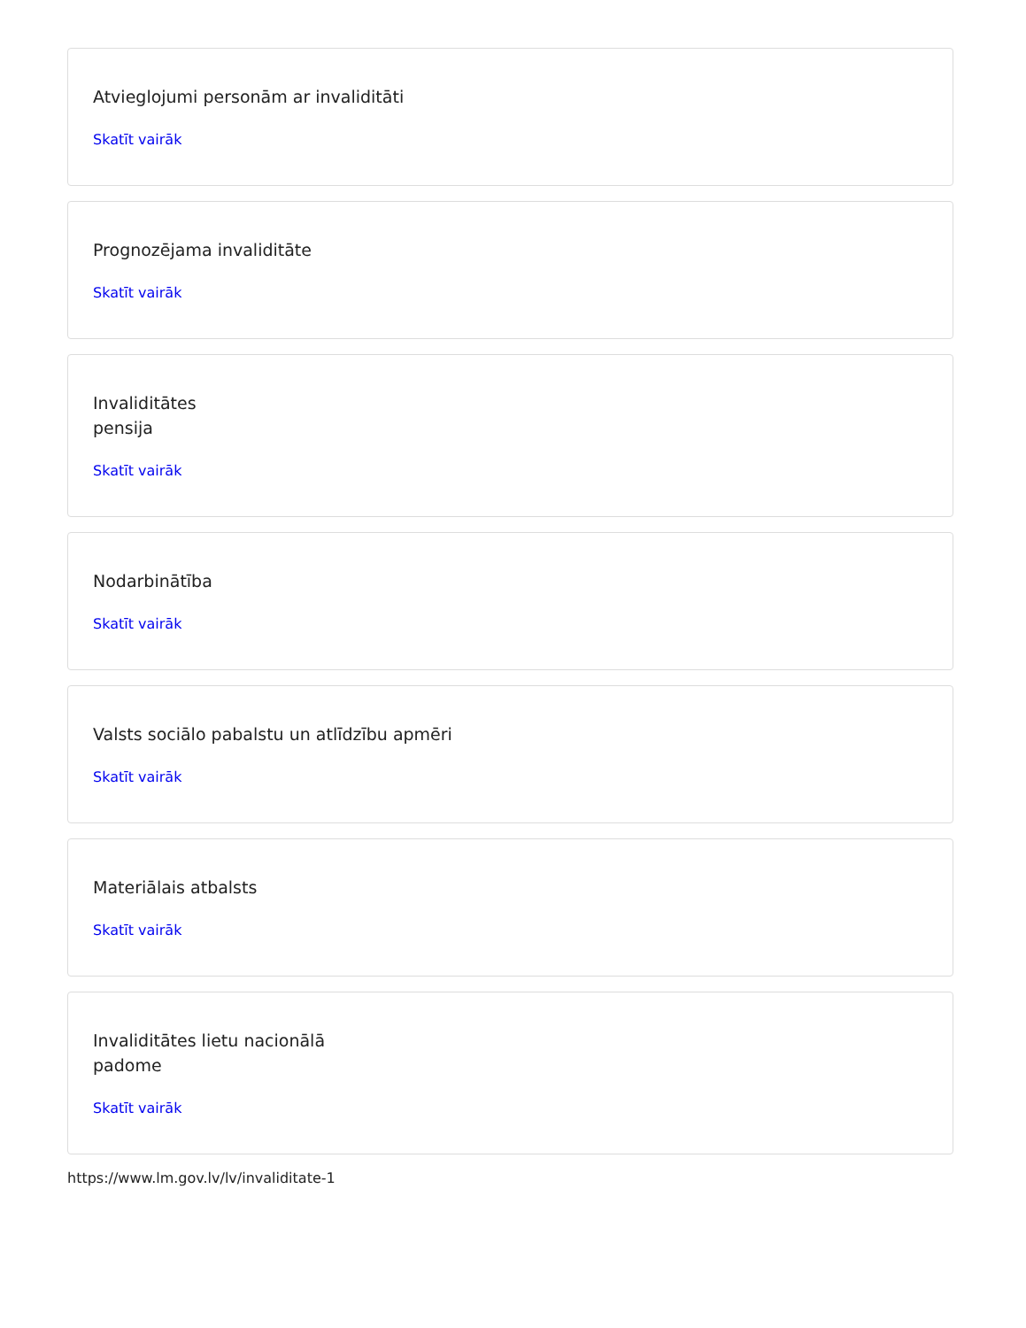Atvieglojumi personām ar invaliditāti
Skatīt vairāk
Prognozējama invaliditāte
Skatīt vairāk
Invaliditātes
pensija
Skatīt vairāk
Nodarbinātība
Skatīt vairāk
Valsts sociālo pabalstu un atlīdzību apmēri
Skatīt vairāk
Materiālais atbalsts
Skatīt vairāk
Invaliditātes lietu nacionālā
padome
Skatīt vairāk
https://www.lm.gov.lv/lv/invaliditate-1